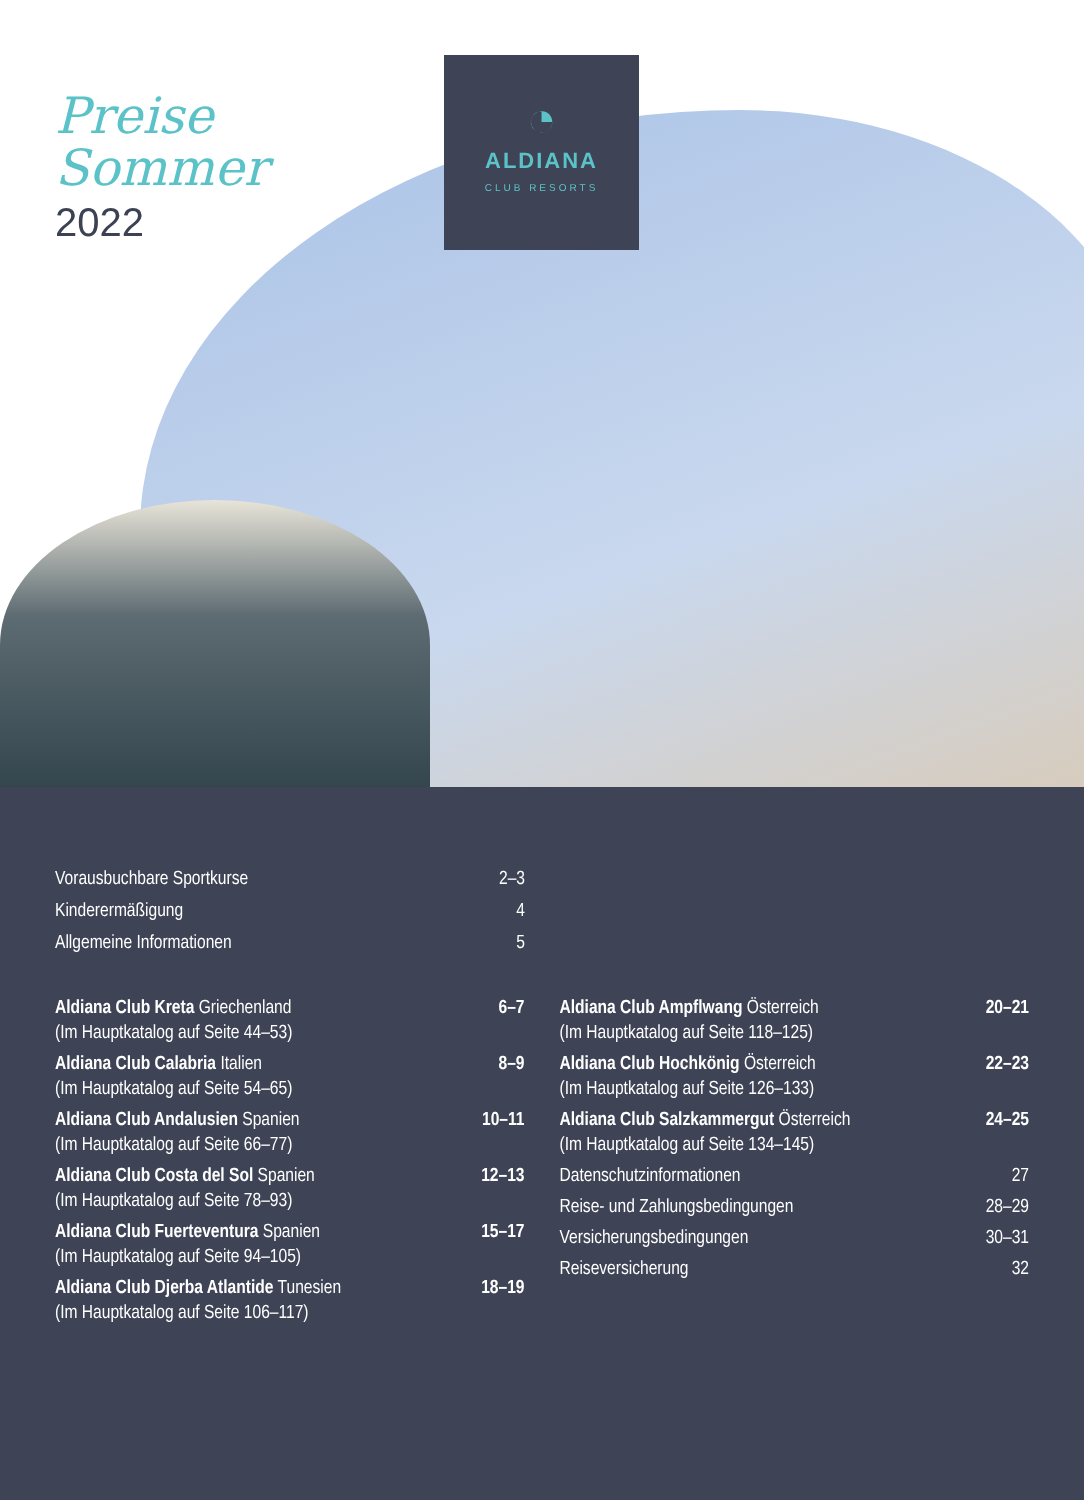Preise
Sommer
2022
◔
ALDIANA
CLUB RESORTS
Vorausbuchbare Sportkurse 2–3
Kinderermäßigung 4
Allgemeine Informationen 5
Aldiana Club Kreta Griechenland
(Im Hauptkatalog auf Seite 44–53) 6–7
Aldiana Club Calabria Italien
(Im Hauptkatalog auf Seite 54–65) 8–9
Aldiana Club Andalusien Spanien
(Im Hauptkatalog auf Seite 66–77) 10–11
Aldiana Club Costa del Sol Spanien
(Im Hauptkatalog auf Seite 78–93) 12–13
Aldiana Club Fuerteventura Spanien
(Im Hauptkatalog auf Seite 94–105) 15–17
Aldiana Club Djerba Atlantide Tunesien
(Im Hauptkatalog auf Seite 106–117) 18–19
Aldiana Club Ampflwang Österreich
(Im Hauptkatalog auf Seite 118–125) 20–21
Aldiana Club Hochkönig Österreich
(Im Hauptkatalog auf Seite 126–133) 22–23
Aldiana Club Salzkammergut Österreich
(Im Hauptkatalog auf Seite 134–145) 24–25
Datenschutzinformationen 27
Reise- und Zahlungsbedingungen 28–29
Versicherungsbedingungen 30–31
Reiseversicherung 32